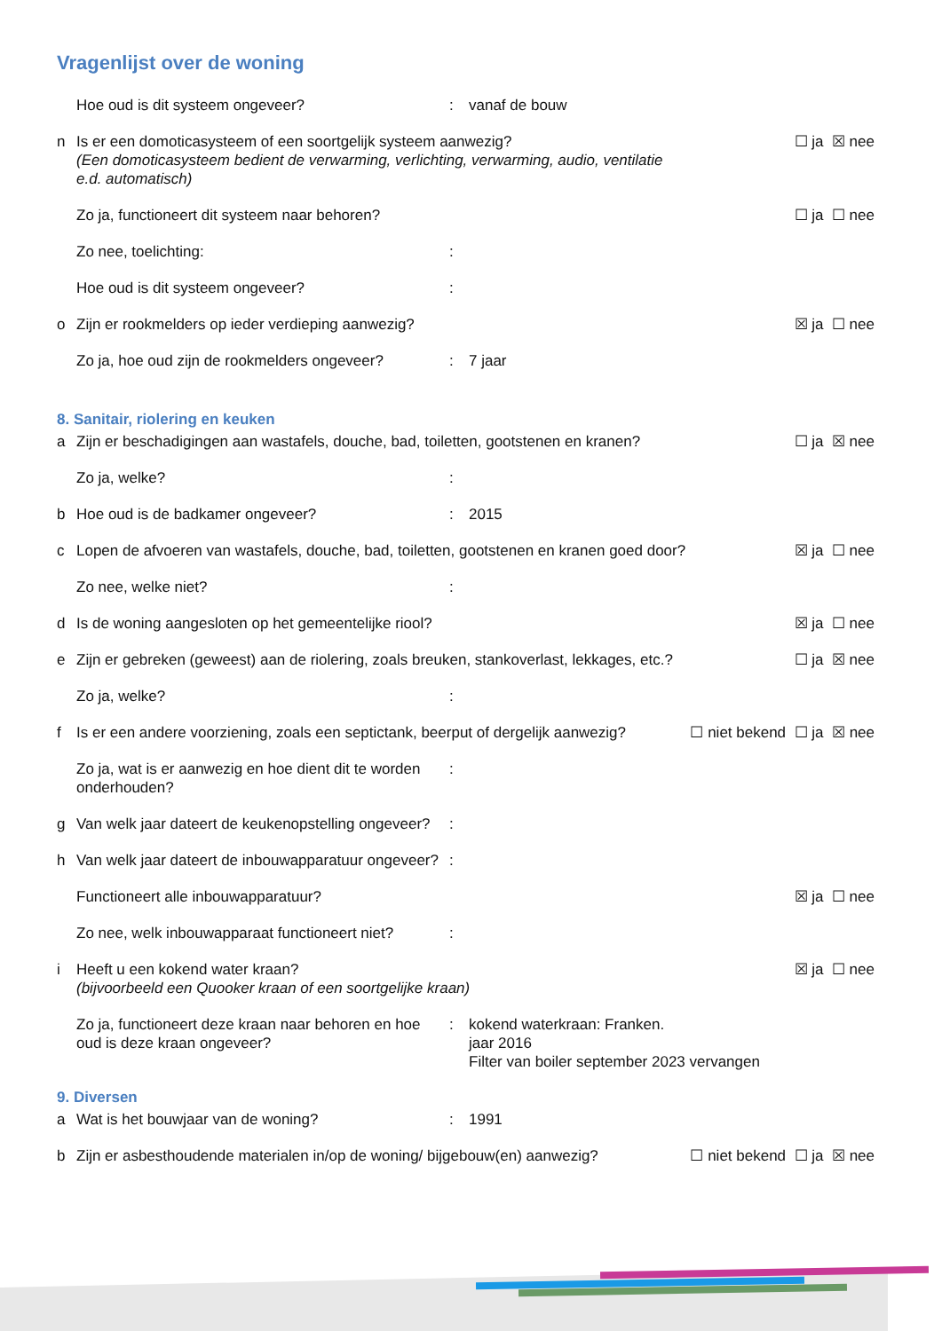Vragenlijst over de woning
Hoe oud is dit systeem ongeveer? : vanaf de bouw
n Is er een domoticasysteem of een soortgelijk systeem aanwezig?
(Een domoticasysteem bedient de verwarming, verlichting, verwarming, audio, ventilatie e.d. automatisch)
☐ ja ☒ nee
Zo ja, functioneert dit systeem naar behoren?
☐ ja ☐ nee
Zo nee, toelichting: :
Hoe oud is dit systeem ongeveer? :
o Zijn er rookmelders op ieder verdieping aanwezig?
☒ ja ☐ nee
Zo ja, hoe oud zijn de rookmelders ongeveer?
: 7 jaar
8. Sanitair, riolering en keuken
a Zijn er beschadigingen aan wastafels, douche, bad, toiletten, gootstenen en kranen?
☐ ja ☒ nee
Zo ja, welke? :
b Hoe oud is de badkamer ongeveer? : 2015
c Lopen de afvoeren van wastafels, douche, bad, toiletten, gootstenen en kranen goed door?
☒ ja ☐ nee
Zo nee, welke niet? :
d Is de woning aangesloten op het gemeentelijke riool?
☒ ja ☐ nee
e Zijn er gebreken (geweest) aan de riolering, zoals breuken, stankoverlast, lekkages, etc.?
☐ ja ☒ nee
Zo ja, welke? :
f Is er een andere voorziening, zoals een septictank, beerput of dergelijk aanwezig?
☐ niet bekend ☐ ja ☒ nee
Zo ja, wat is er aanwezig en hoe dient dit te worden onderhouden?
:
g Van welk jaar dateert de keukenopstelling ongeveer?
:
h Van welk jaar dateert de inbouwapparatuur ongeveer?
:
Functioneert alle inbouwapparatuur?
☒ ja ☐ nee
Zo nee, welk inbouwapparaat functioneert niet?
:
i Heeft u een kokend water kraan?
(bijvoorbeeld een Quooker kraan of een soortgelijke kraan)
☒ ja ☐ nee
Zo ja, functioneert deze kraan naar behoren en hoe oud is deze kraan ongeveer?
: kokend waterkraan: Franken.
jaar 2016
Filter van boiler september 2023 vervangen
9. Diversen
a Wat is het bouwjaar van de woning? : 1991
b Zijn er asbesthoudende materialen in/op de woning/ bijgebouw(en) aanwezig?
☐ niet bekend ☐ ja ☒ nee